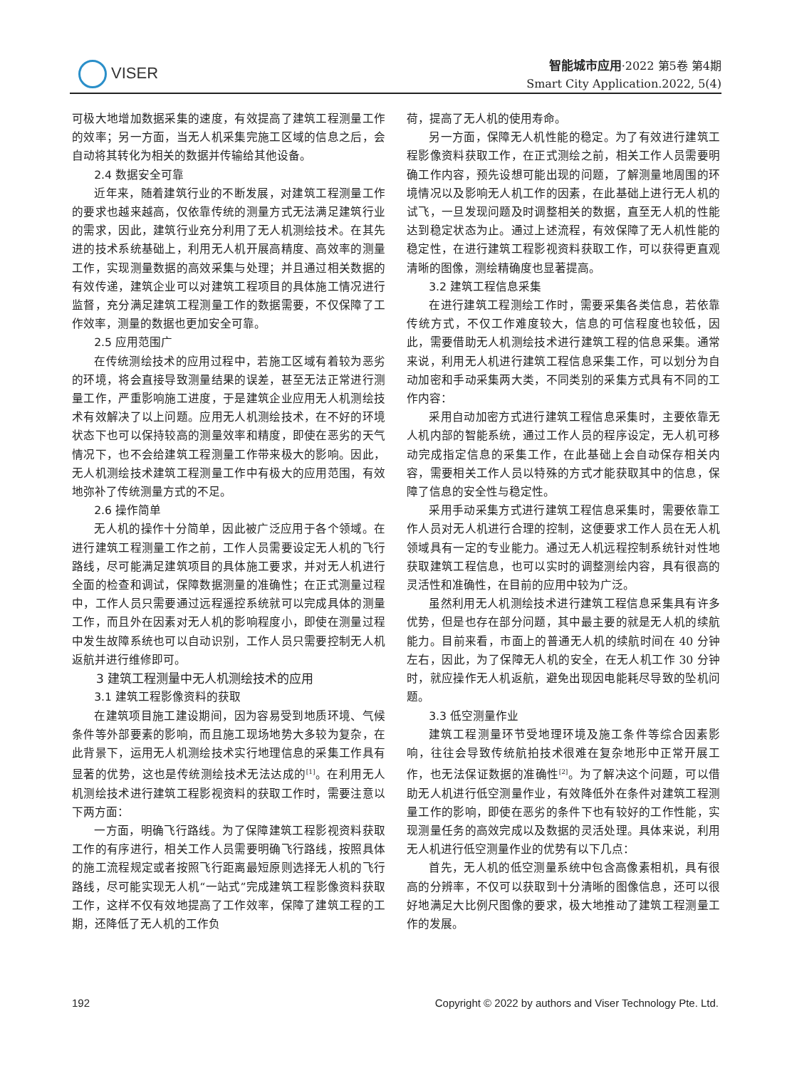VISER
智能城市应用·2022 第5卷 第4期
Smart City Application.2022, 5(4)
可极大地增加数据采集的速度，有效提高了建筑工程测量工作的效率；另一方面，当无人机采集完施工区域的信息之后，会自动将其转化为相关的数据并传输给其他设备。
2.4 数据安全可靠
近年来，随着建筑行业的不断发展，对建筑工程测量工作的要求也越来越高，仅依靠传统的测量方式无法满足建筑行业的需求，因此，建筑行业充分利用了无人机测绘技术。在其先进的技术系统基础上，利用无人机开展高精度、高效率的测量工作，实现测量数据的高效采集与处理；并且通过相关数据的有效传递，建筑企业可以对建筑工程项目的具体施工情况进行监督，充分满足建筑工程测量工作的数据需要，不仅保障了工作效率，测量的数据也更加安全可靠。
2.5 应用范围广
在传统测绘技术的应用过程中，若施工区域有着较为恶劣的环境，将会直接导致测量结果的误差，甚至无法正常进行测量工作，严重影响施工进度，于是建筑企业应用无人机测绘技术有效解决了以上问题。应用无人机测绘技术，在不好的环境状态下也可以保持较高的测量效率和精度，即使在恶劣的天气情况下，也不会给建筑工程测量工作带来极大的影响。因此，无人机测绘技术建筑工程测量工作中有极大的应用范围，有效地弥补了传统测量方式的不足。
2.6 操作简单
无人机的操作十分简单，因此被广泛应用于各个领域。在进行建筑工程测量工作之前，工作人员需要设定无人机的飞行路线，尽可能满足建筑项目的具体施工要求，并对无人机进行全面的检查和调试，保障数据测量的准确性；在正式测量过程中，工作人员只需要通过远程遥控系统就可以完成具体的测量工作，而且外在因素对无人机的影响程度小，即使在测量过程中发生故障系统也可以自动识别，工作人员只需要控制无人机返航并进行维修即可。
3 建筑工程测量中无人机测绘技术的应用
3.1 建筑工程影像资料的获取
在建筑项目施工建设期间，因为容易受到地质环境、气候条件等外部要素的影响，而且施工现场地势大多较为复杂，在此背景下，运用无人机测绘技术实行地理信息的采集工作具有显著的优势，这也是传统测绘技术无法达成的<sup>[1]</sup>。在利用无人机测绘技术进行建筑工程影视资料的获取工作时，需要注意以下两方面：
一方面，明确飞行路线。为了保障建筑工程影视资料获取工作的有序进行，相关工作人员需要明确飞行路线，按照具体的施工流程规定或者按照飞行距离最短原则选择无人机的飞行路线，尽可能实现无人机“一站式”完成建筑工程影像资料获取工作，这样不仅有效地提高了工作效率，保障了建筑工程的工期，还降低了无人机的工作负
荷，提高了无人机的使用寿命。
另一方面，保障无人机性能的稳定。为了有效进行建筑工程影像资料获取工作，在正式测绘之前，相关工作人员需要明确工作内容，预先设想可能出现的问题，了解测量地周围的环境情况以及影响无人机工作的因素，在此基础上进行无人机的试飞，一旦发现问题及时调整相关的数据，直至无人机的性能达到稳定状态为止。通过上述流程，有效保障了无人机性能的稳定性，在进行建筑工程影视资料获取工作，可以获得更直观清晰的图像，测绘精确度也显著提高。
3.2 建筑工程信息采集
在进行建筑工程测绘工作时，需要采集各类信息，若依靠传统方式，不仅工作难度较大，信息的可信程度也较低，因此，需要借助无人机测绘技术进行建筑工程的信息采集。通常来说，利用无人机进行建筑工程信息采集工作，可以划分为自动加密和手动采集两大类，不同类别的采集方式具有不同的工作内容：
采用自动加密方式进行建筑工程信息采集时，主要依靠无人机内部的智能系统，通过工作人员的程序设定，无人机可移动完成指定信息的采集工作，在此基础上会自动保存相关内容，需要相关工作人员以特殊的方式才能获取其中的信息，保障了信息的安全性与稳定性。
采用手动采集方式进行建筑工程信息采集时，需要依靠工作人员对无人机进行合理的控制，这便要求工作人员在无人机领域具有一定的专业能力。通过无人机远程控制系统针对性地获取建筑工程信息，也可以实时的调整测绘内容，具有很高的灵活性和准确性，在目前的应用中较为广泛。
虽然利用无人机测绘技术进行建筑工程信息采集具有许多优势，但是也存在部分问题，其中最主要的就是无人机的续航能力。目前来看，市面上的普通无人机的续航时间在 40 分钟左右，因此，为了保障无人机的安全，在无人机工作 30 分钟时，就应操作无人机返航，避免出现因电能耗尽导致的坠机问题。
3.3 低空测量作业
建筑工程测量环节受地理环境及施工条件等综合因素影响，往往会导致传统航拍技术很难在复杂地形中正常开展工作，也无法保证数据的准确性<sup>[2]</sup>。为了解决这个问题，可以借助无人机进行低空测量作业，有效降低外在条件对建筑工程测量工作的影响，即使在恶劣的条件下也有较好的工作性能，实现测量任务的高效完成以及数据的灵活处理。具体来说，利用无人机进行低空测量作业的优势有以下几点：
首先，无人机的低空测量系统中包含高像素相机，具有很高的分辨率，不仅可以获取到十分清晰的图像信息，还可以很好地满足大比例尺图像的要求，极大地推动了建筑工程测量工作的发展。
192 Copyright © 2022 by authors and Viser Technology Pte. Ltd.